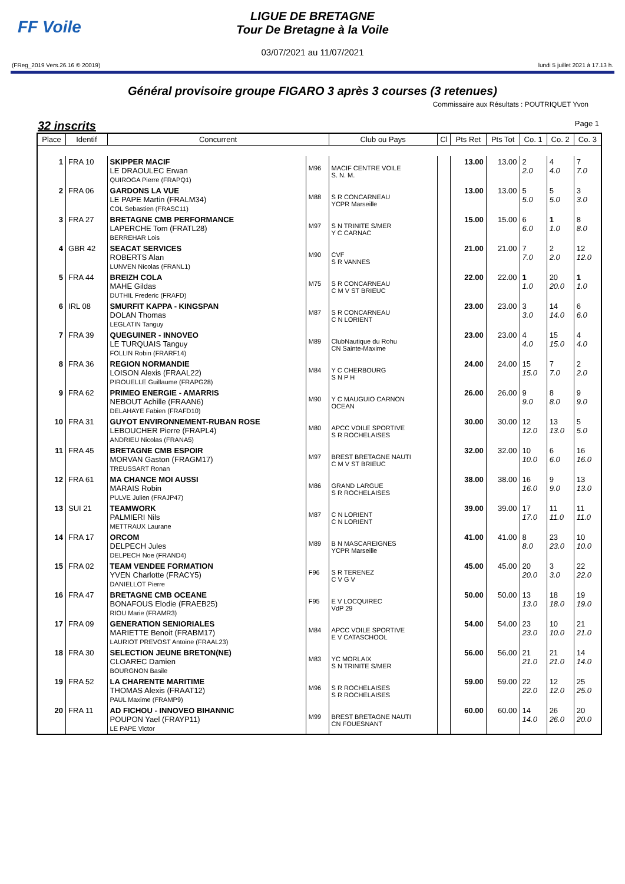FF Voile
LIGUE DE BRETAGNE
Tour De Bretagne à la Voile
03/07/2021 au 11/07/2021
(FReg_2019 Vers.26.16 © 20019) lundi 5 juillet 2021 à 17.13 h.
Général provisoire groupe FIGARO 3 après 3 courses (3 retenues)
Commissaire aux Résultats : POUTRIQUET Yvon
32 inscrits Page 1
| Place | Identif | Concurrent | | Club ou Pays | Cl | Pts Ret | Pts Tot | Co. 1 | Co. 2 | Co. 3 |
| --- | --- | --- | --- | --- | --- | --- | --- | --- | --- | --- |
| 1 | FRA 10 | SKIPPER MACIF LE DRAOULEC Erwan QUIROGA Pierre (FRAPQ1) | M96 | MACIF CENTRE VOILE S. N. M. | | 13.00 | 13.00 | 2 2.0 | 4 4.0 | 7 7.0 |
| 2 | FRA 06 | GARDONS LA VUE LE PAPE Martin (FRALM34) COL Sebastien (FRASC11) | M88 | S R CONCARNEAU YCPR Marseille | | 13.00 | 13.00 | 5 5.0 | 5 5.0 | 3 3.0 |
| 3 | FRA 27 | BRETAGNE CMB PERFORMANCE LAPERCHE Tom (FRATL28) BERREHAR Lois | M97 | S N TRINITE S/MER Y C CARNAC | | 15.00 | 15.00 | 6 6.0 | 1 1.0 | 8 8.0 |
| 4 | GBR 42 | SEACAT SERVICES ROBERTS Alan LUNVEN Nicolas (FRANL1) | M90 | CVF S R VANNES | | 21.00 | 21.00 | 7 7.0 | 2 2.0 | 12 12.0 |
| 5 | FRA 44 | BREIZH COLA MAHE Gildas DUTHIL Frederic (FRAFD) | M75 | S R CONCARNEAU C M V ST BRIEUC | | 22.00 | 22.00 | 1 1.0 | 20 20.0 | 1 1.0 |
| 6 | IRL 08 | SMURFIT KAPPA - KINGSPAN DOLAN Thomas LEGLATIN Tanguy | M87 | S R CONCARNEAU C N LORIENT | | 23.00 | 23.00 | 3 3.0 | 14 14.0 | 6 6.0 |
| 7 | FRA 39 | QUEGUINER - INNOVEO LE TURQUAIS Tanguy FOLLIN Robin (FRARF14) | M89 | ClubNautique du Rohu CN Sainte-Maxime | | 23.00 | 23.00 | 4 4.0 | 15 15.0 | 4 4.0 |
| 8 | FRA 36 | REGION NORMANDIE LOISON Alexis (FRAAL22) PIROUELLE Guillaume (FRAPG28) | M84 | Y C CHERBOURG S N P H | | 24.00 | 24.00 | 15 15.0 | 7 7.0 | 2 2.0 |
| 9 | FRA 62 | PRIMEO ENERGIE - AMARRIS NEBOUT Achille (FRAAN6) DELAHAYE Fabien (FRAFD10) | M90 | Y C MAUGUIO CARNON OCEAN | | 26.00 | 26.00 | 9 9.0 | 8 8.0 | 9 9.0 |
| 10 | FRA 31 | GUYOT ENVIRONNEMENT-RUBAN ROSE LEBOUCHER Pierre (FRAPL4) ANDRIEU Nicolas (FRANA5) | M80 | APCC VOILE SPORTIVE S R ROCHELAISES | | 30.00 | 30.00 | 12 12.0 | 13 13.0 | 5 5.0 |
| 11 | FRA 45 | BRETAGNE CMB ESPOIR MORVAN Gaston (FRAGM17) TREUSSART Ronan | M97 | BREST BRETAGNE NAUTI C M V ST BRIEUC | | 32.00 | 32.00 | 10 10.0 | 6 6.0 | 16 16.0 |
| 12 | FRA 61 | MA CHANCE MOI AUSSI MARAIS Robin PULVE Julien (FRAJP47) | M86 | GRAND LARGUE S R ROCHELAISES | | 38.00 | 38.00 | 16 16.0 | 9 9.0 | 13 13.0 |
| 13 | SUI 21 | TEAMWORK PALMIERI Nils METTRAUX Laurane | M87 | C N LORIENT C N LORIENT | | 39.00 | 39.00 | 17 17.0 | 11 11.0 | 11 11.0 |
| 14 | FRA 17 | ORCOM DELPECH Jules DELPECH Noe (FRAND4) | M89 | B N MASCAREIGNES YCPR Marseille | | 41.00 | 41.00 | 8 8.0 | 23 23.0 | 10 10.0 |
| 15 | FRA 02 | TEAM VENDEE FORMATION YVEN Charlotte (FRACY5) DANIELLOT Pierre | F96 | S R TERENEZ C V G V | | 45.00 | 45.00 | 20 20.0 | 3 3.0 | 22 22.0 |
| 16 | FRA 47 | BRETAGNE CMB OCEANE BONAFOUS Elodie (FRAEB25) RIOU Marie (FRAMR3) | F95 | E V LOCQUIREC VdP 29 | | 50.00 | 50.00 | 13 13.0 | 18 18.0 | 19 19.0 |
| 17 | FRA 09 | GENERATION SENIORIALES MARIETTE Benoit (FRABM17) LAURIOT PREVOST Antoine (FRAAL23) | M84 | APCC VOILE SPORTIVE E V CATASCHOOL | | 54.00 | 54.00 | 23 23.0 | 10 10.0 | 21 21.0 |
| 18 | FRA 30 | SELECTION JEUNE BRETON(NE) CLOAREC Damien BOURGNON Basile | M83 | YC MORLAIX S N TRINITE S/MER | | 56.00 | 56.00 | 21 21.0 | 21 21.0 | 14 14.0 |
| 19 | FRA 52 | LA CHARENTE MARITIME THOMAS Alexis (FRAAT12) PAUL Maxime (FRAMP9) | M96 | S R ROCHELAISES S R ROCHELAISES | | 59.00 | 59.00 | 22 22.0 | 12 12.0 | 25 25.0 |
| 20 | FRA 11 | AD FICHOU - INNOVEO BIHANNIC POUPON Yael (FRAYP11) LE PAPE Victor | M99 | BREST BRETAGNE NAUTI CN FOUESNANT | | 60.00 | 60.00 | 14 14.0 | 26 26.0 | 20 20.0 |